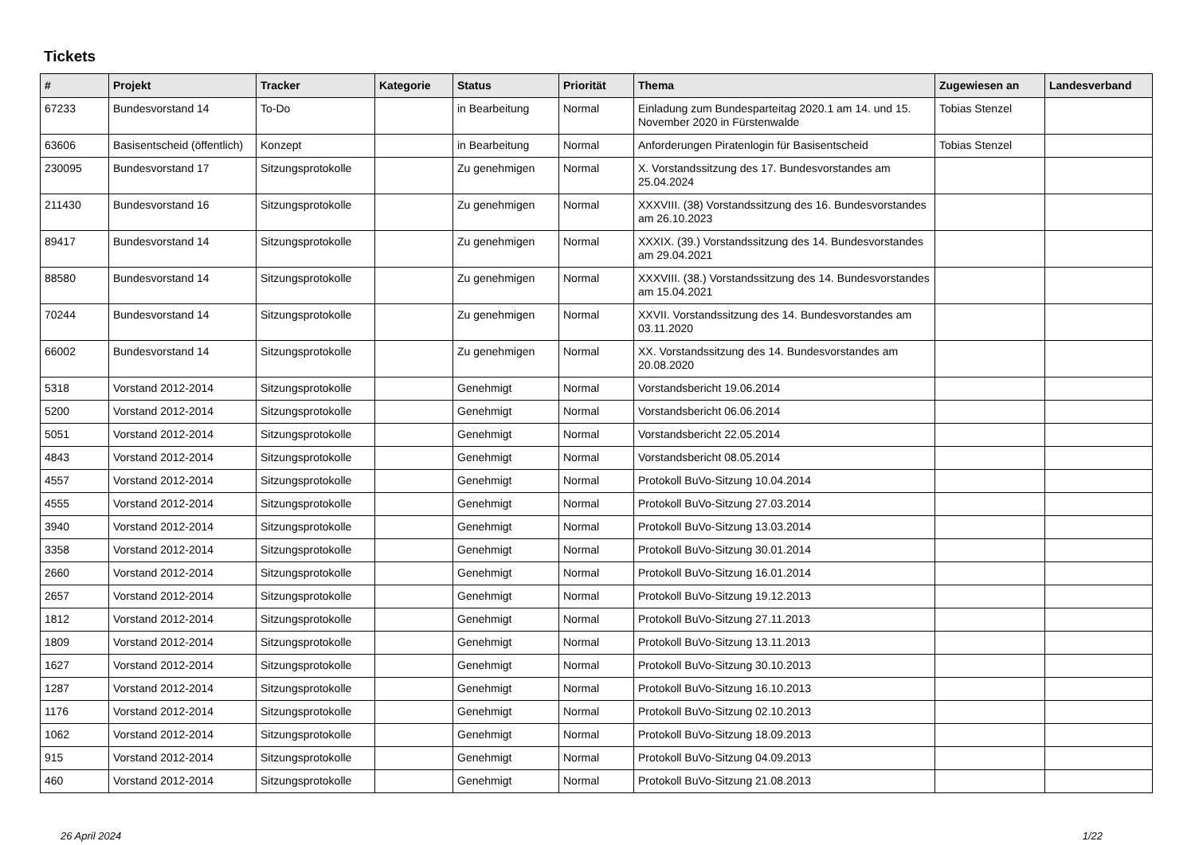Tickets
| # | Projekt | Tracker | Kategorie | Status | Priorität | Thema | Zugewiesen an | Landesverband |
| --- | --- | --- | --- | --- | --- | --- | --- | --- |
| 67233 | Bundesvorstand 14 | To-Do | | in Bearbeitung | Normal | Einladung zum Bundesparteitag 2020.1 am 14. und 15. November 2020 in Fürstenwalde | Tobias Stenzel | |
| 63606 | Basisentscheid (öffentlich) | Konzept | | in Bearbeitung | Normal | Anforderungen Piratenlogin für Basisentscheid | Tobias Stenzel | |
| 230095 | Bundesvorstand 17 | Sitzungsprotokolle | | Zu genehmigen | Normal | X. Vorstandssitzung des 17. Bundesvorstandes am 25.04.2024 | | |
| 211430 | Bundesvorstand 16 | Sitzungsprotokolle | | Zu genehmigen | Normal | XXXVIII. (38) Vorstandssitzung des 16. Bundesvorstandes am 26.10.2023 | | |
| 89417 | Bundesvorstand 14 | Sitzungsprotokolle | | Zu genehmigen | Normal | XXXIX. (39.) Vorstandssitzung des 14. Bundesvorstandes am 29.04.2021 | | |
| 88580 | Bundesvorstand 14 | Sitzungsprotokolle | | Zu genehmigen | Normal | XXXVIII. (38.) Vorstandssitzung des 14. Bundesvorstandes am 15.04.2021 | | |
| 70244 | Bundesvorstand 14 | Sitzungsprotokolle | | Zu genehmigen | Normal | XXVII. Vorstandssitzung des 14. Bundesvorstandes am 03.11.2020 | | |
| 66002 | Bundesvorstand 14 | Sitzungsprotokolle | | Zu genehmigen | Normal | XX. Vorstandssitzung des 14. Bundesvorstandes am 20.08.2020 | | |
| 5318 | Vorstand 2012-2014 | Sitzungsprotokolle | | Genehmigt | Normal | Vorstandsbericht 19.06.2014 | | |
| 5200 | Vorstand 2012-2014 | Sitzungsprotokolle | | Genehmigt | Normal | Vorstandsbericht 06.06.2014 | | |
| 5051 | Vorstand 2012-2014 | Sitzungsprotokolle | | Genehmigt | Normal | Vorstandsbericht 22.05.2014 | | |
| 4843 | Vorstand 2012-2014 | Sitzungsprotokolle | | Genehmigt | Normal | Vorstandsbericht 08.05.2014 | | |
| 4557 | Vorstand 2012-2014 | Sitzungsprotokolle | | Genehmigt | Normal | Protokoll BuVo-Sitzung 10.04.2014 | | |
| 4555 | Vorstand 2012-2014 | Sitzungsprotokolle | | Genehmigt | Normal | Protokoll BuVo-Sitzung 27.03.2014 | | |
| 3940 | Vorstand 2012-2014 | Sitzungsprotokolle | | Genehmigt | Normal | Protokoll BuVo-Sitzung 13.03.2014 | | |
| 3358 | Vorstand 2012-2014 | Sitzungsprotokolle | | Genehmigt | Normal | Protokoll BuVo-Sitzung 30.01.2014 | | |
| 2660 | Vorstand 2012-2014 | Sitzungsprotokolle | | Genehmigt | Normal | Protokoll BuVo-Sitzung 16.01.2014 | | |
| 2657 | Vorstand 2012-2014 | Sitzungsprotokolle | | Genehmigt | Normal | Protokoll BuVo-Sitzung 19.12.2013 | | |
| 1812 | Vorstand 2012-2014 | Sitzungsprotokolle | | Genehmigt | Normal | Protokoll BuVo-Sitzung 27.11.2013 | | |
| 1809 | Vorstand 2012-2014 | Sitzungsprotokolle | | Genehmigt | Normal | Protokoll BuVo-Sitzung 13.11.2013 | | |
| 1627 | Vorstand 2012-2014 | Sitzungsprotokolle | | Genehmigt | Normal | Protokoll BuVo-Sitzung 30.10.2013 | | |
| 1287 | Vorstand 2012-2014 | Sitzungsprotokolle | | Genehmigt | Normal | Protokoll BuVo-Sitzung 16.10.2013 | | |
| 1176 | Vorstand 2012-2014 | Sitzungsprotokolle | | Genehmigt | Normal | Protokoll BuVo-Sitzung 02.10.2013 | | |
| 1062 | Vorstand 2012-2014 | Sitzungsprotokolle | | Genehmigt | Normal | Protokoll BuVo-Sitzung 18.09.2013 | | |
| 915 | Vorstand 2012-2014 | Sitzungsprotokolle | | Genehmigt | Normal | Protokoll BuVo-Sitzung 04.09.2013 | | |
| 460 | Vorstand 2012-2014 | Sitzungsprotokolle | | Genehmigt | Normal | Protokoll BuVo-Sitzung 21.08.2013 | | |
26 April 2024 1/22